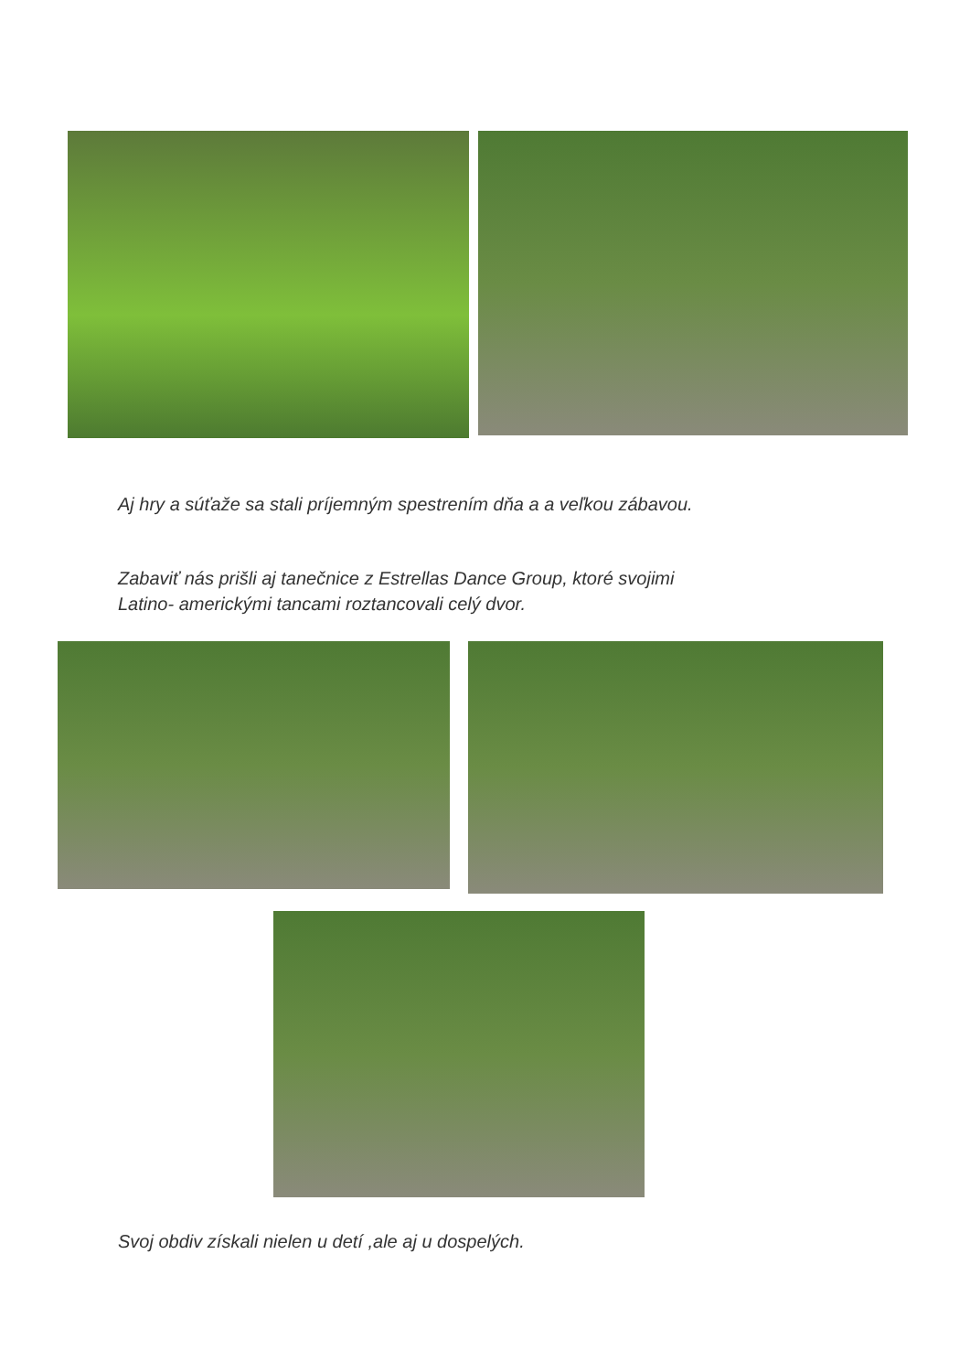Aj hry a súťaže sa stali príjemným spestrením dňa a a veľkou zábavou.
Zabaviť nás prišli aj tanečnice z Estrellas Dance Group, ktoré svojimi
Latino- americkými tancami roztancovali celý dvor.
Svoj obdiv získali nielen u detí ,ale aj u dospelých.